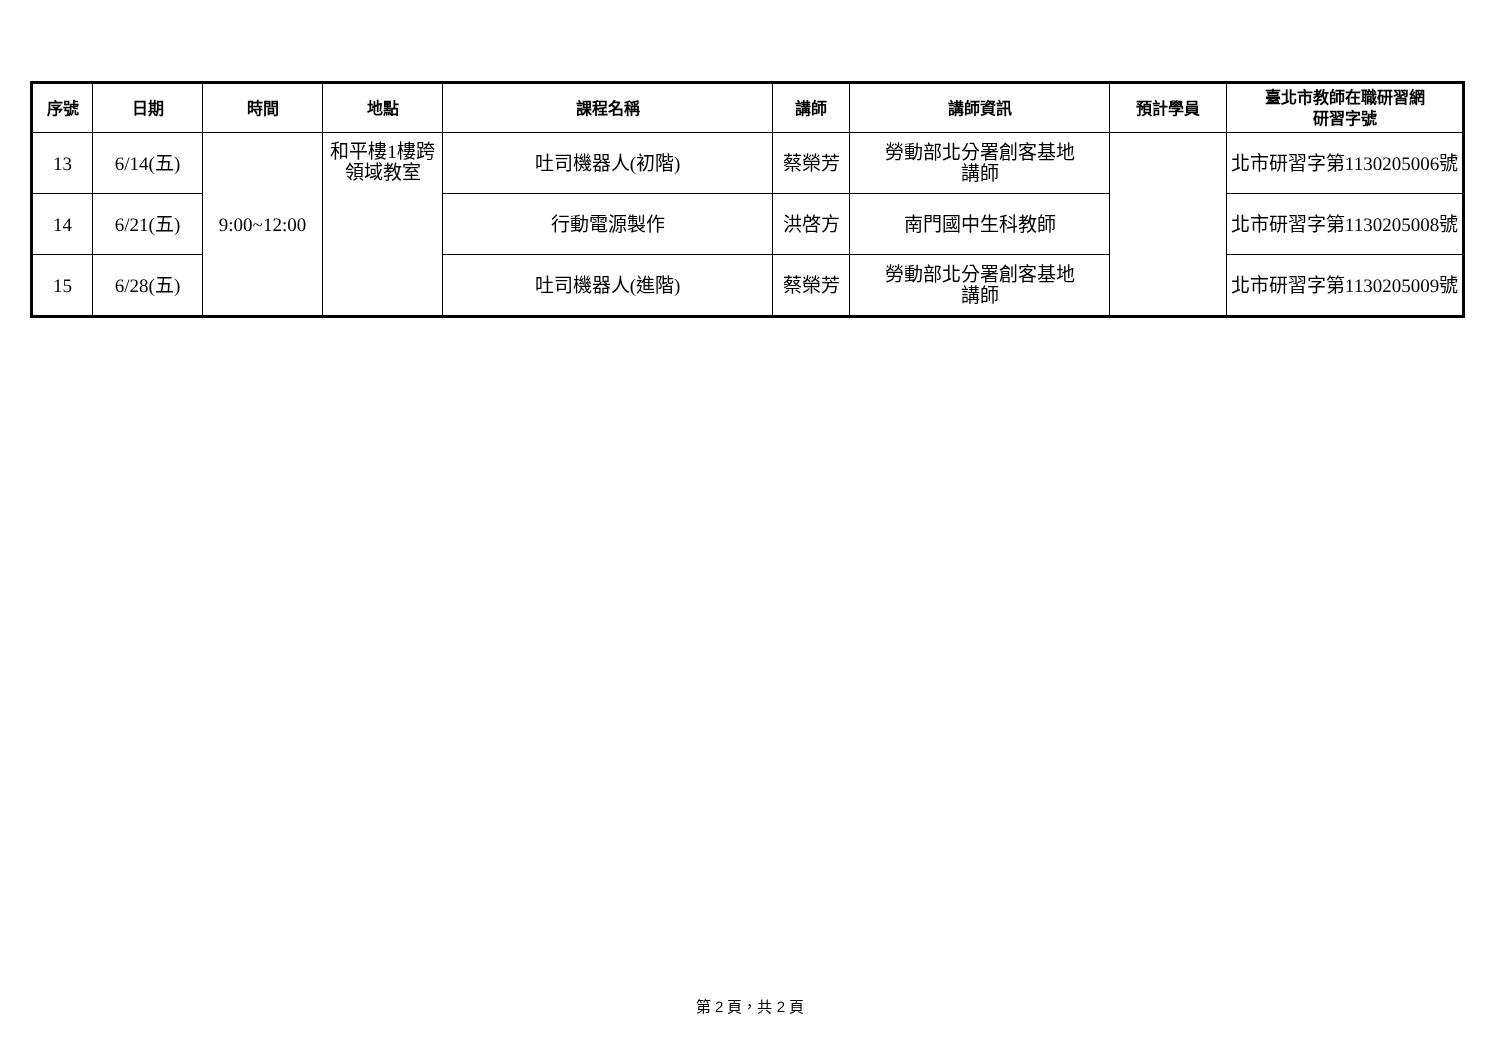| 序號 | 日期 | 時間 | 地點 | 課程名稱 | 講師 | 講師資訊 | 預計學員 | 臺北市教師在職研習網 研習字號 |
| --- | --- | --- | --- | --- | --- | --- | --- | --- |
| 13 | 6/14(五) | 9:00~12:00 | 和平樓1樓跨 領域教室 | 吐司機器人(初階) | 蔡榮芳 | 勞動部北分署創客基地 講師 | | 北市研習字第1130205006號 |
| 14 | 6/21(五) | | | 行動電源製作 | 洪啓方 | 南門國中生科教師 | | 北市研習字第1130205008號 |
| 15 | 6/28(五) | | | 吐司機器人(進階) | 蔡榮芳 | 勞動部北分署創客基地 講師 | | 北市研習字第1130205009號 |
第 2 頁，共 2 頁